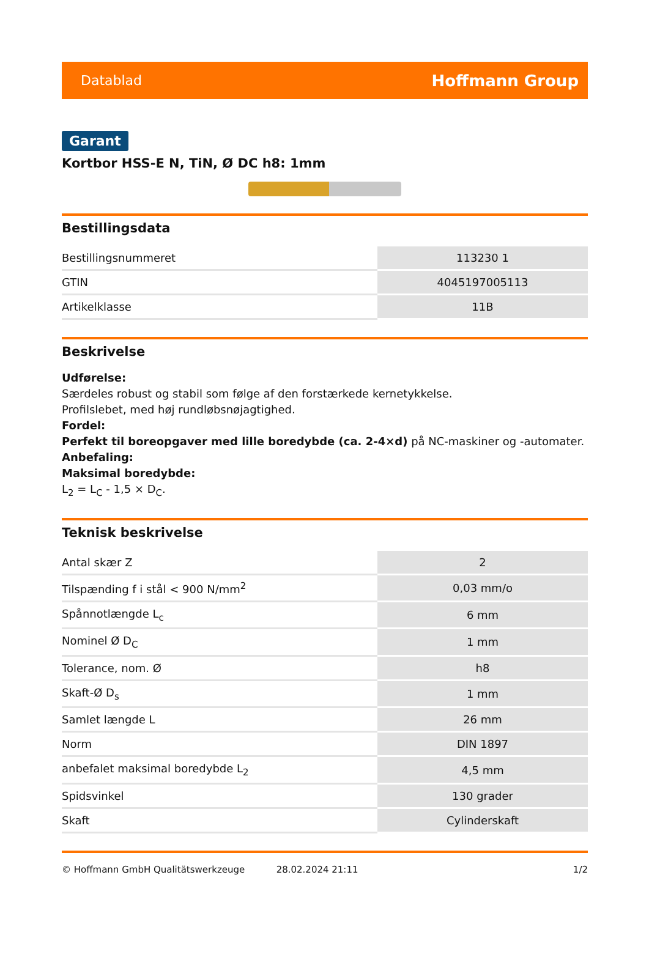Datablad Hoffmann Group
Garant
Kortbor HSS-E N, TiN, Ø DC h8: 1mm
Bestillingsdata
| Bestillingsnummeret | 113230 1 |
| GTIN | 4045197005113 |
| Artikelklasse | 11B |
Beskrivelse
Udførelse:
Særdeles robust og stabil som følge af den forstærkede kernetykkelse.
Profilslebet, med høj rundløbsnøjagtighed.
Fordel:
Perfekt til boreopgaver med lille boredybde (ca. 2-4×d) på NC-maskiner og -automater.
Anbefaling:
Maksimal boredybde:
L<sub>2</sub> = L<sub>C</sub> - 1,5 × D<sub>C</sub>.
Teknisk beskrivelse
| Antal skær Z | 2 |
| Tilspænding f i stål < 900 N/mm<sup>2</sup> | 0,03 mm/o |
| Spånnotlængde L<sub>c</sub> | 6 mm |
| Nominel Ø D<sub>C</sub> | 1 mm |
| Tolerance, nom. Ø | h8 |
| Skaft-Ø D<sub>s</sub> | 1 mm |
| Samlet længde L | 26 mm |
| Norm | DIN 1897 |
| anbefalet maksimal boredybde L<sub>2</sub> | 4,5 mm |
| Spidsvinkel | 130 grader |
| Skaft | Cylinderskaft |
© Hoffmann GmbH Qualitätswerkzeuge 28.02.2024 21:11 1/2